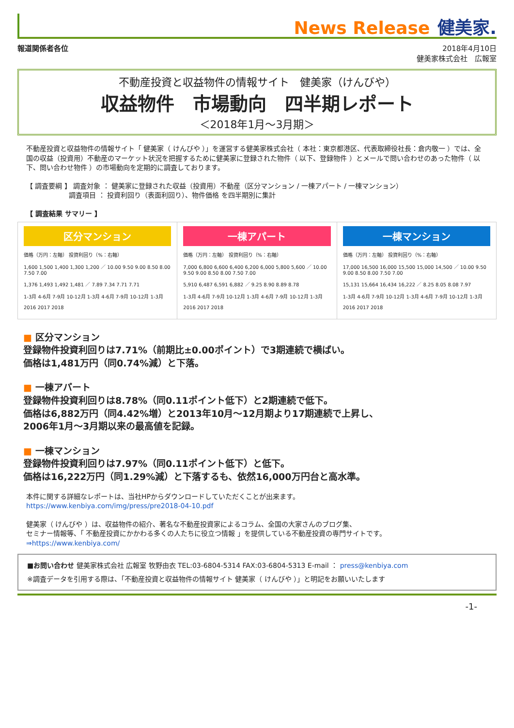News Release 健美家.
報道関係者各位 2018年4月10日
健美家株式会社　広報室
不動産投資と収益物件の情報サイト　健美家（けんびや）
収益物件　市場動向　四半期レポート
＜2018年1月～3月期＞
不動産投資と収益物件の情報サイト「 健美家（ けんびや ）」を運営する健美家株式会社（ 本社：東京都港区、代表取締役社長：倉内敬一 ）では、全国の収益（投資用）不動産のマーケット状況を把握するために健美家に登録された物件（ 以下、登録物件 ）とメールで問い合わせのあった物件（ 以下、問い合わせ物件 ）の市場動向を定期的に調査しております。
【 調査要綱 】 調査対象 ： 健美家に登録された収益（投資用）不動産（区分マンション / 一棟アパート / 一棟マンション）
　　　　　　 調査項目 ： 投資利回り（表面利回り）、物件価格 を四半期別に集計
【 調査結果 サマリー 】
区分マンション
価格（万円：左軸） 投資利回り（%：右軸）
1,600 1,500 1,400 1,300 1,200 ／ 10.00 9.50 9.00 8.50 8.00 7.50 7.00
1,376 1,493 1,492 1,481 ／ 7.89 7.34 7.71 7.71
1-3月 4-6月 7-9月 10-12月 1-3月 4-6月 7-9月 10-12月 1-3月
2016 2017 2018
一棟アパート
価格（万円：左軸） 投資利回り（%：右軸）
7,000 6,800 6,600 6,400 6,200 6,000 5,800 5,600 ／ 10.00 9.50 9.00 8.50 8.00 7.50 7.00
5,910 6,487 6,591 6,882 ／ 9.25 8.90 8.89 8.78
1-3月 4-6月 7-9月 10-12月 1-3月 4-6月 7-9月 10-12月 1-3月
2016 2017 2018
一棟マンション
価格（万円：左軸） 投資利回り（%：右軸）
17,000 16,500 16,000 15,500 15,000 14,500 ／ 10.00 9.50 9.00 8.50 8.00 7.50 7.00
15,131 15,664 16,434 16,222 ／ 8.25 8.05 8.08 7.97
1-3月 4-6月 7-9月 10-12月 1-3月 4-6月 7-9月 10-12月 1-3月
2016 2017 2018
■ 区分マンション
登録物件投資利回りは7.71%（前期比±0.00ポイント）で3期連続で横ばい。
価格は1,481万円（同0.74%減）と下落。
■ 一棟アパート
登録物件投資利回りは8.78%（同0.11ポイント低下）と2期連続で低下。
価格は6,882万円（同4.42%増）と2013年10月～12月期より17期連続で上昇し、
2006年1月～3月期以来の最高値を記録。
■ 一棟マンション
登録物件投資利回りは7.97%（同0.11ポイント低下）と低下。
価格は16,222万円（同1.29%減）と下落するも、依然16,000万円台と高水準。
本件に関する詳細なレポートは、当社HPからダウンロードしていただくことが出来ます。
https://www.kenbiya.com/img/press/pre2018-04-10.pdf
健美家（ けんびや ）は、収益物件の紹介、著名な不動産投資家によるコラム、全国の大家さんのブログ集、
セミナー情報等、「 不動産投資にかかわる多くの人たちに役立つ情報 」を提供している不動産投資の専門サイトです。
⇒https://www.kenbiya.com/
■お問い合わせ 健美家株式会社 広報室 牧野由衣 TEL:03-6804-5314 FAX:03-6804-5313 E-mail ： press@kenbiya.com
※調査データを引用する際は、「不動産投資と収益物件の情報サイト 健美家（ けんびや ）」と明記をお願いいたします
-1-